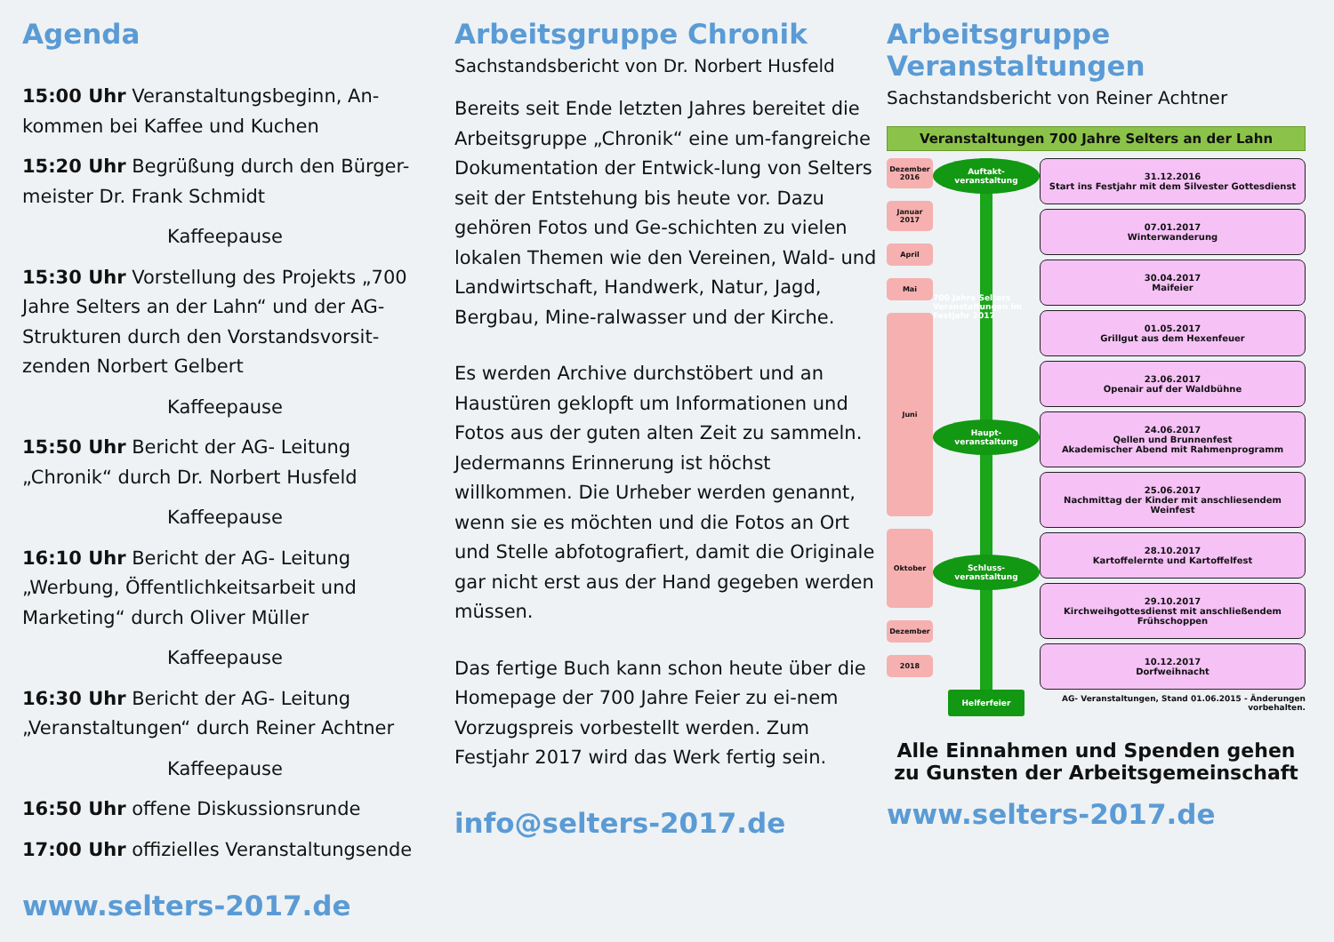Agenda
15:00 Uhr Veranstaltungsbeginn, An-kommen bei Kaffee und Kuchen
15:20 Uhr Begrüßung durch den Bürger-meister Dr. Frank Schmidt
Kaffeepause
15:30 Uhr Vorstellung des Projekts „700 Jahre Selters an der Lahn“ und der AG-Strukturen durch den Vorstandsvorsit-zenden Norbert Gelbert
Kaffeepause
15:50 Uhr Bericht der AG- Leitung „Chronik“ durch Dr. Norbert Husfeld
Kaffeepause
16:10 Uhr Bericht der AG- Leitung „Werbung, Öffentlichkeitsarbeit und Marketing“ durch Oliver Müller
Kaffeepause
16:30 Uhr Bericht der AG- Leitung „Veranstaltungen“ durch Reiner Achtner
Kaffeepause
16:50 Uhr offene Diskussionsrunde
17:00 Uhr offizielles Veranstaltungsende
www.selters-2017.de
Arbeitsgruppe Chronik
Sachstandsbericht von Dr. Norbert Husfeld
Bereits seit Ende letzten Jahres bereitet die Arbeitsgruppe „Chronik“ eine um-fangreiche Dokumentation der Entwick-lung von Selters seit der Entstehung bis heute vor. Dazu gehören Fotos und Ge-schichten zu vielen lokalen Themen wie den Vereinen, Wald- und Landwirtschaft, Handwerk, Natur, Jagd, Bergbau, Mine-ralwasser und der Kirche.
Es werden Archive durchstöbert und an Haustüren geklopft um Informationen und Fotos aus der guten alten Zeit zu sammeln. Jedermanns Erinnerung ist höchst willkommen. Die Urheber werden genannt, wenn sie es möchten und die Fotos an Ort und Stelle abfotografiert, damit die Originale gar nicht erst aus der Hand gegeben werden müssen.
Das fertige Buch kann schon heute über die Homepage der 700 Jahre Feier zu ei-nem Vorzugspreis vorbestellt werden. Zum Festjahr 2017 wird das Werk fertig sein.
info@selters-2017.de
Arbeitsgruppe Veranstaltungen
Sachstandsbericht von Reiner Achtner
Veranstaltungen 700 Jahre Selters an der Lahn
Dezember 2016
Januar 2017
April
Mai
Juni
Oktober
Dezember
2018
Auftakt-veranstaltung
700 Jahre Selters Veranstaltungen im Festjahr 2017
Haupt-veranstaltung
Schluss-veranstaltung
Helferfeier
31.12.2016
Start ins Festjahr mit dem Silvester Gottesdienst
07.01.2017
Winterwanderung
30.04.2017
Maifeier
01.05.2017
Grillgut aus dem Hexenfeuer
23.06.2017
Openair auf der Waldbühne
24.06.2017
Qellen und Brunnenfest
Akademischer Abend mit Rahmenprogramm
25.06.2017
Nachmittag der Kinder mit anschliesendem Weinfest
28.10.2017
Kartoffelernte und Kartoffelfest
29.10.2017
Kirchweihgottesdienst mit anschließendem Frühschoppen
10.12.2017
Dorfweihnacht
AG- Veranstaltungen, Stand 01.06.2015 - Änderungen vorbehalten.
Alle Einnahmen und Spenden gehen zu Gunsten der Arbeitsgemeinschaft
www.selters-2017.de